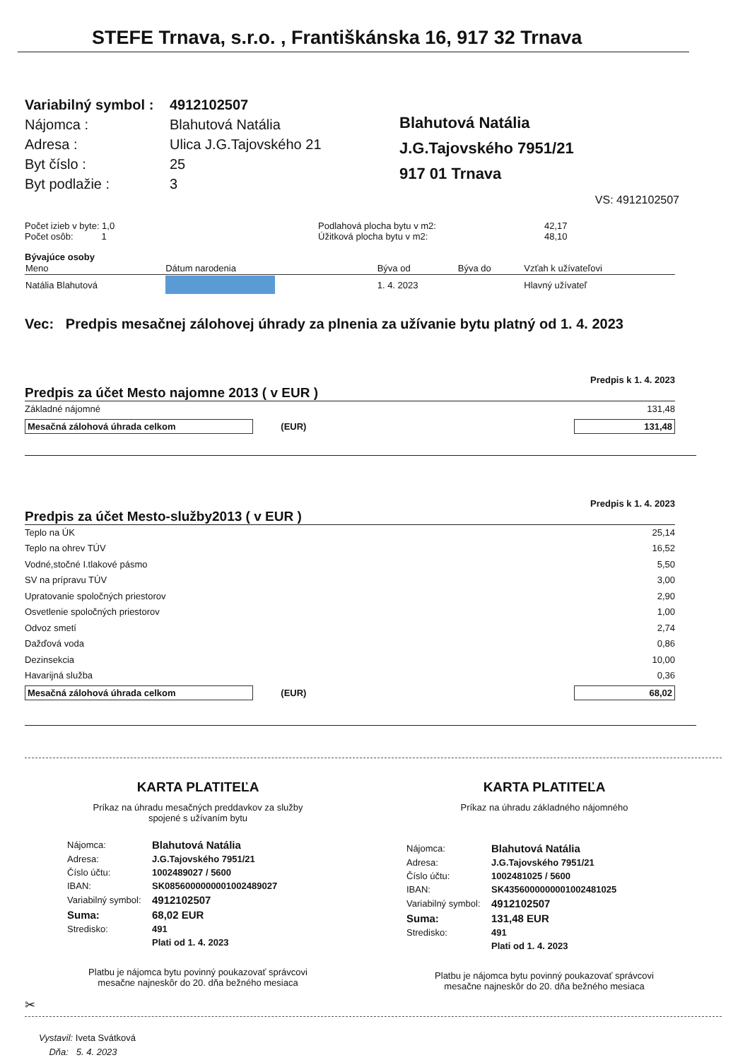STEFE Trnava, s.r.o. , Františkánska 16, 917 32 Trnava
| Variabilný symbol : | 4912102507 |
| Nájomca : | Blahutová Natália |
| Adresa : | Ulica J.G.Tajovského 21 |
| Byt číslo : | 25 |
| Byt podlažie : | 3 |
Blahutová Natália
J.G.Tajovského 7951/21
917 01 Trnava
VS: 4912102507
Počet izieb v byte: 1,0
Počet osôb: 1
Podlahová plocha bytu v m2:
Úžitková plocha bytu v m2:
42,17
48,10
Bývajúce osoby
| Meno | Dátum narodenia | Býva od | Býva do | Vzťah k užívateľovi |
| Natália Blahutová | | 1. 4. 2023 | | Hlavný užívateľ |
Vec: Predpis mesačnej zálohovej úhrady za plnenia za užívanie bytu platný od 1. 4. 2023
Predpis k 1. 4. 2023
Predpis za účet Mesto najomne 2013 ( v EUR )
Základné nájomné 131,48
Mesačná zálohová úhrada celkom (EUR) 131,48
Predpis k 1. 4. 2023
Predpis za účet Mesto-služby2013 ( v EUR )
Teplo na ÚK 25,14
Teplo na ohrev TÚV 16,52
Vodné,stočné I.tlakové pásmo 5,50
SV na prípravu TÚV 3,00
Upratovanie spoločných priestorov 2,90
Osvetlenie spoločných priestorov 1,00
Odvoz smetí 2,74
Dažďová voda 0,86
Dezinsekcia 10,00
Havarijná služba 0,36
Mesačná zálohová úhrada celkom (EUR) 68,02
KARTA PLATITEĽA
Príkaz na úhradu mesačných preddavkov za služby
spojené s užívaním bytu
| Nájomca: | Blahutová Natália |
| Adresa: | J.G.Tajovského 7951/21 |
| Číslo účtu: | 1002489027 / 5600 |
| IBAN: | SK0856000000001002489027 |
| Variabilný symbol: | 4912102507 |
| Suma: | 68,02 EUR |
| Stredisko: | 491 |
| | Plati od 1. 4. 2023 |
Platbu je nájomca bytu povinný poukazovať správcovi
mesačne najneskôr do 20. dňa bežného mesiaca
KARTA PLATITEĽA
Príkaz na úhradu základného nájomného
| Nájomca: | Blahutová Natália |
| Adresa: | J.G.Tajovského 7951/21 |
| Číslo účtu: | 1002481025 / 5600 |
| IBAN: | SK4356000000001002481025 |
| Variabilný symbol: | 4912102507 |
| Suma: | 131,48 EUR |
| Stredisko: | 491 |
| | Plati od 1. 4. 2023 |
Platbu je nájomca bytu povinný poukazovať správcovi
mesačne najneskôr do 20. dňa bežného mesiaca
✂
Vystavil: Iveta Svátková
Dňa: 5. 4. 2023